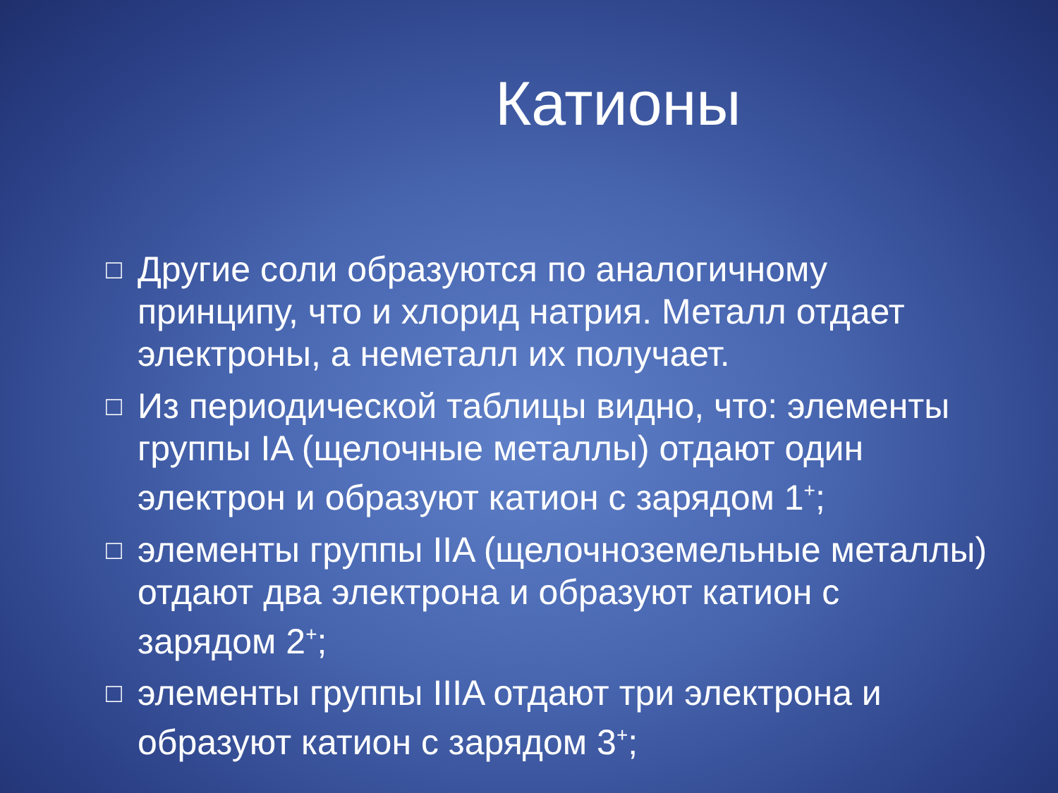Катионы
□ Другие соли образуются по аналогичному принципу, что и хлорид натрия. Металл отдает электроны, а неметалл их получает.
□ Из периодической таблицы видно, что: элементы группы IA (щелочные металлы) отдают один электрон и образуют катион с зарядом 1<sup>+</sup>;
□ элементы группы IIA (щелочноземельные металлы) отдают два электрона и образуют катион с зарядом 2<sup>+</sup>;
□ элементы группы IIIA отдают три электрона и образуют катион с зарядом 3<sup>+</sup>;